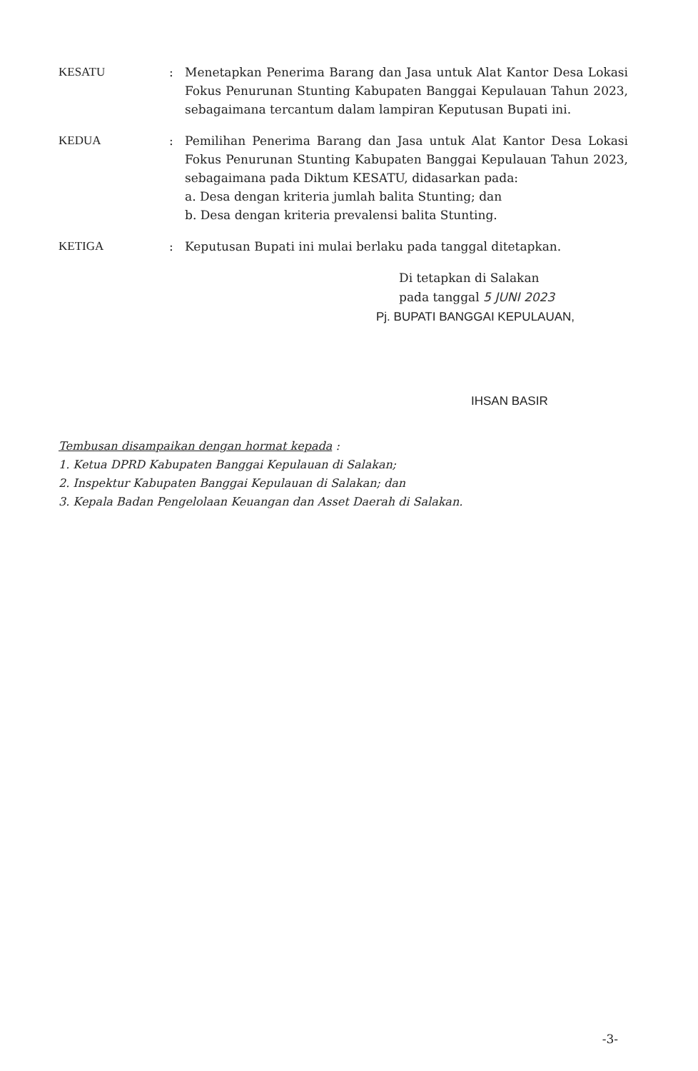KESATU : Menetapkan Penerima Barang dan Jasa untuk Alat Kantor Desa Lokasi Fokus Penurunan Stunting Kabupaten Banggai Kepulauan Tahun 2023, sebagaimana tercantum dalam lampiran Keputusan Bupati ini.
KEDUA : Pemilihan Penerima Barang dan Jasa untuk Alat Kantor Desa Lokasi Fokus Penurunan Stunting Kabupaten Banggai Kepulauan Tahun 2023, sebagaimana pada Diktum KESATU, didasarkan pada:
a. Desa dengan kriteria jumlah balita Stunting; dan
b. Desa dengan kriteria prevalensi balita Stunting.
KETIGA : Keputusan Bupati ini mulai berlaku pada tanggal ditetapkan.
Di tetapkan di Salakan
pada tanggal 5 JUNI 2023
Pj. BUPATI BANGGAI KEPULAUAN,
IHSAN BASIR
Tembusan disampaikan dengan hormat kepada :
1. Ketua DPRD Kabupaten Banggai Kepulauan di Salakan;
2. Inspektur Kabupaten Banggai Kepulauan di Salakan; dan
3. Kepala Badan Pengelolaan Keuangan dan Asset Daerah di Salakan.
-3-